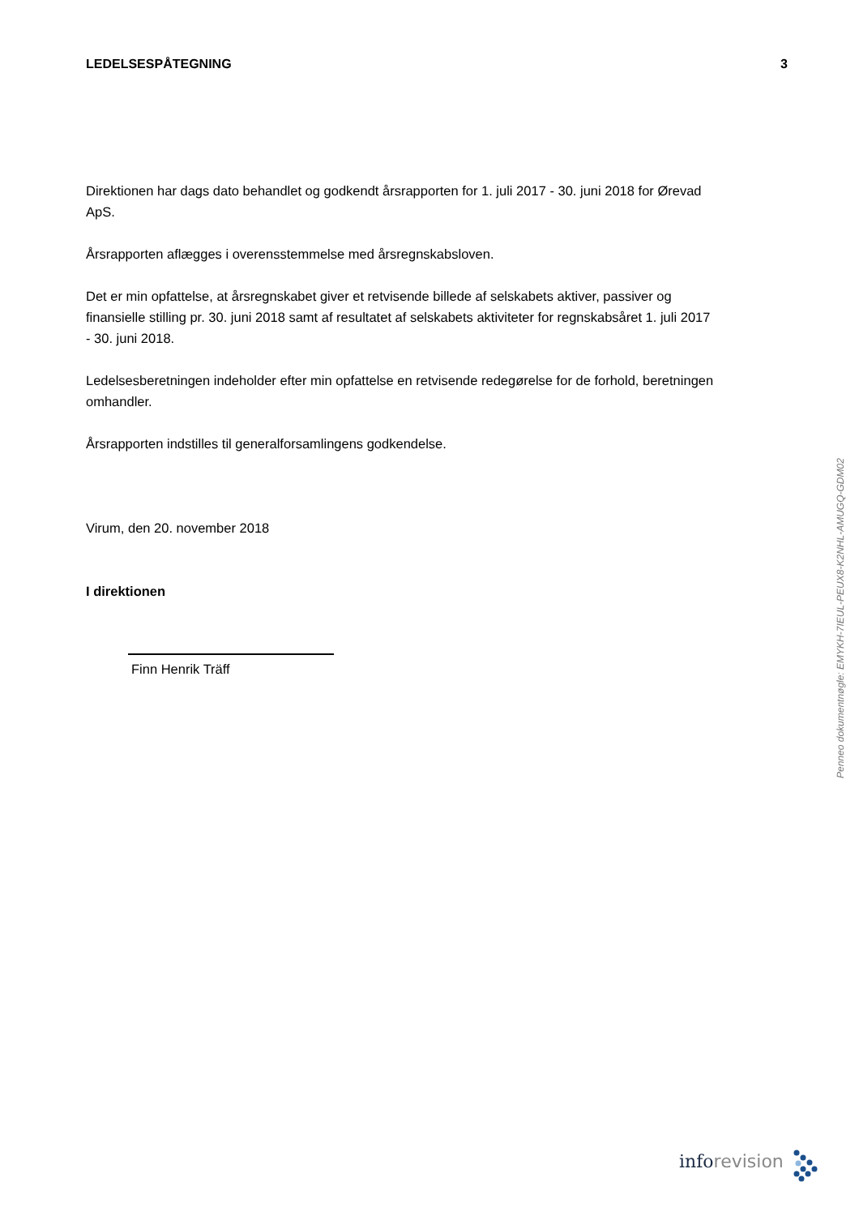LEDELSESPÅTEGNING 3
Direktionen har dags dato behandlet og godkendt årsrapporten for 1. juli 2017 - 30. juni 2018 for Ørevad ApS.
Årsrapporten aflægges i overensstemmelse med årsregnskabsloven.
Det er min opfattelse, at årsregnskabet giver et retvisende billede af selskabets aktiver, passiver og finansielle stilling pr. 30. juni 2018 samt af resultatet af selskabets aktiviteter for regnskabsåret 1. juli 2017 - 30. juni 2018.
Ledelsesberetningen indeholder efter min opfattelse en retvisende redegørelse for de forhold, beretningen omhandler.
Årsrapporten indstilles til generalforsamlingens godkendelse.
Virum, den 20. november 2018
I direktionen
Finn Henrik Träff
Penneo dokumentnøgle: EMYKH-7IEUL-PEUX8-K2NHL-AMUGQ-GDM02
inforevision